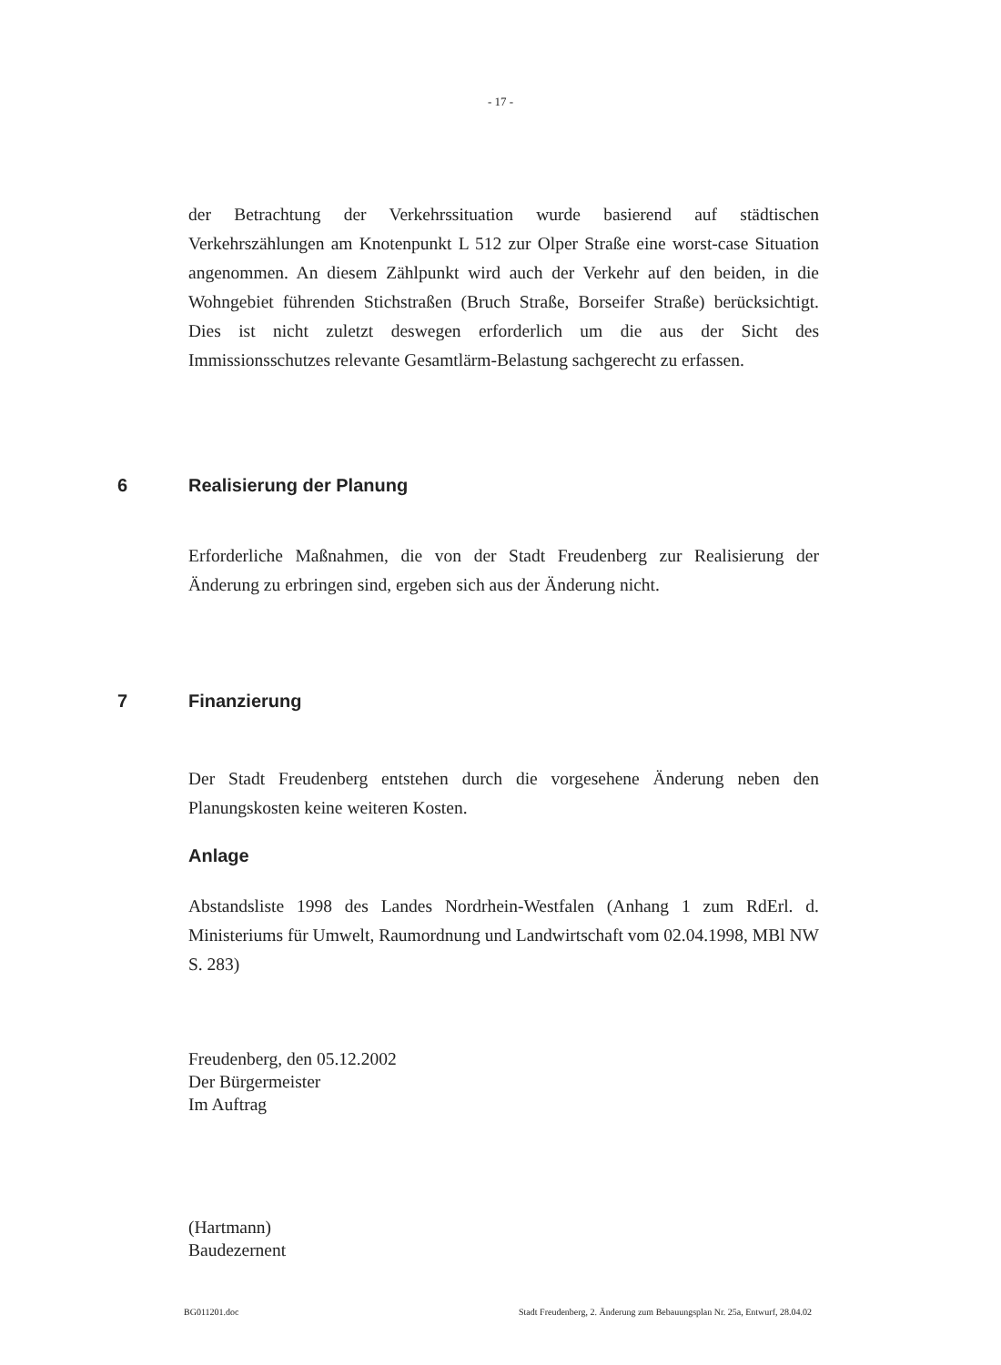- 17 -
der Betrachtung der Verkehrssituation wurde basierend auf städtischen Verkehrszählungen am Knotenpunkt L 512 zur Olper Straße eine worst-case Situation angenommen. An diesem Zählpunkt wird auch der Verkehr auf den beiden, in die Wohngebiet führenden Stichstraßen (Bruch Straße, Borseifer Straße) berücksichtigt. Dies ist nicht zuletzt deswegen erforderlich um die aus der Sicht des Immissionsschutzes relevante Gesamtlärm-Belastung sachgerecht zu erfassen.
6 Realisierung der Planung
Erforderliche Maßnahmen, die von der Stadt Freudenberg zur Realisierung der Änderung zu erbringen sind, ergeben sich aus der Änderung nicht.
7 Finanzierung
Der Stadt Freudenberg entstehen durch die vorgesehene Änderung neben den Planungskosten keine weiteren Kosten.
Anlage
Abstandsliste 1998 des Landes Nordrhein-Westfalen (Anhang 1 zum RdErl. d. Ministeriums für Umwelt, Raumordnung und Landwirtschaft vom 02.04.1998, MBl NW S. 283)
Freudenberg, den 05.12.2002
Der Bürgermeister
Im Auftrag
(Hartmann)
Baudezernent
BG011201.doc Stadt Freudenberg, 2. Änderung zum Bebauungsplan Nr. 25a, Entwurf, 28.04.02